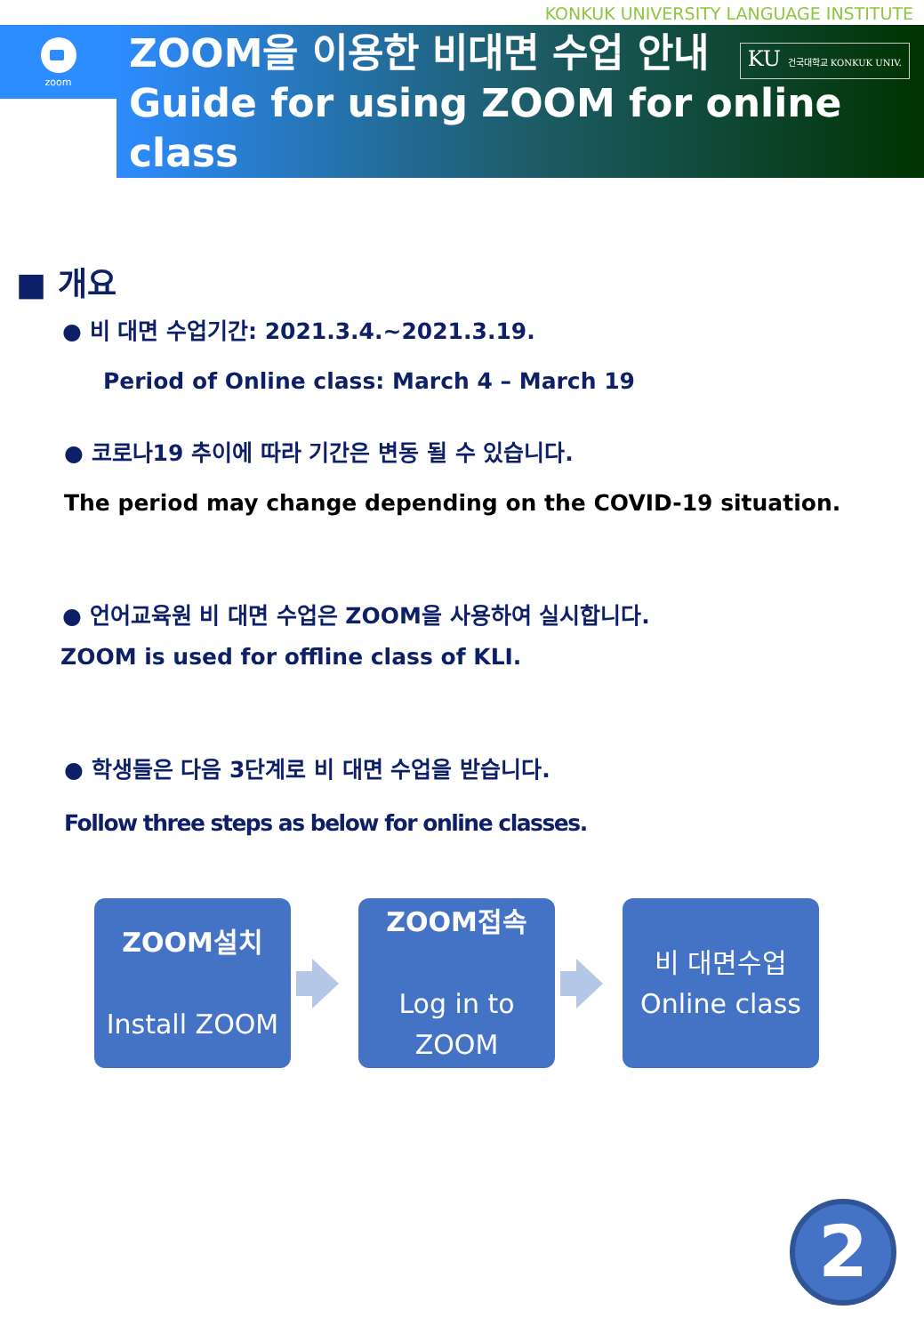KONKUK UNIVERSITY LANGUAGE INSTITUTE
zoom
ZOOM을 이용한 비대면 수업 안내
Guide for using ZOOM for online
class
KU 건국대학교 KONKUK UNIV.
■ 개요
● 비 대면 수업기간: 2021.3.4.~2021.3.19.
Period of Online class: March 4 – March 19
● 코로나19 추이에 따라 기간은 변동 될 수 있습니다.
The period may change depending on the COVID-19 situation.
● 언어교육원 비 대면 수업은 ZOOM을 사용하여 실시합니다.
ZOOM is used for offline class of KLI.
● 학생들은 다음 3단계로 비 대면 수업을 받습니다.
Follow three steps as below for online classes.
ZOOM설치
Install ZOOM
ZOOM접속
Log in to
ZOOM
비 대면수업
Online class
2